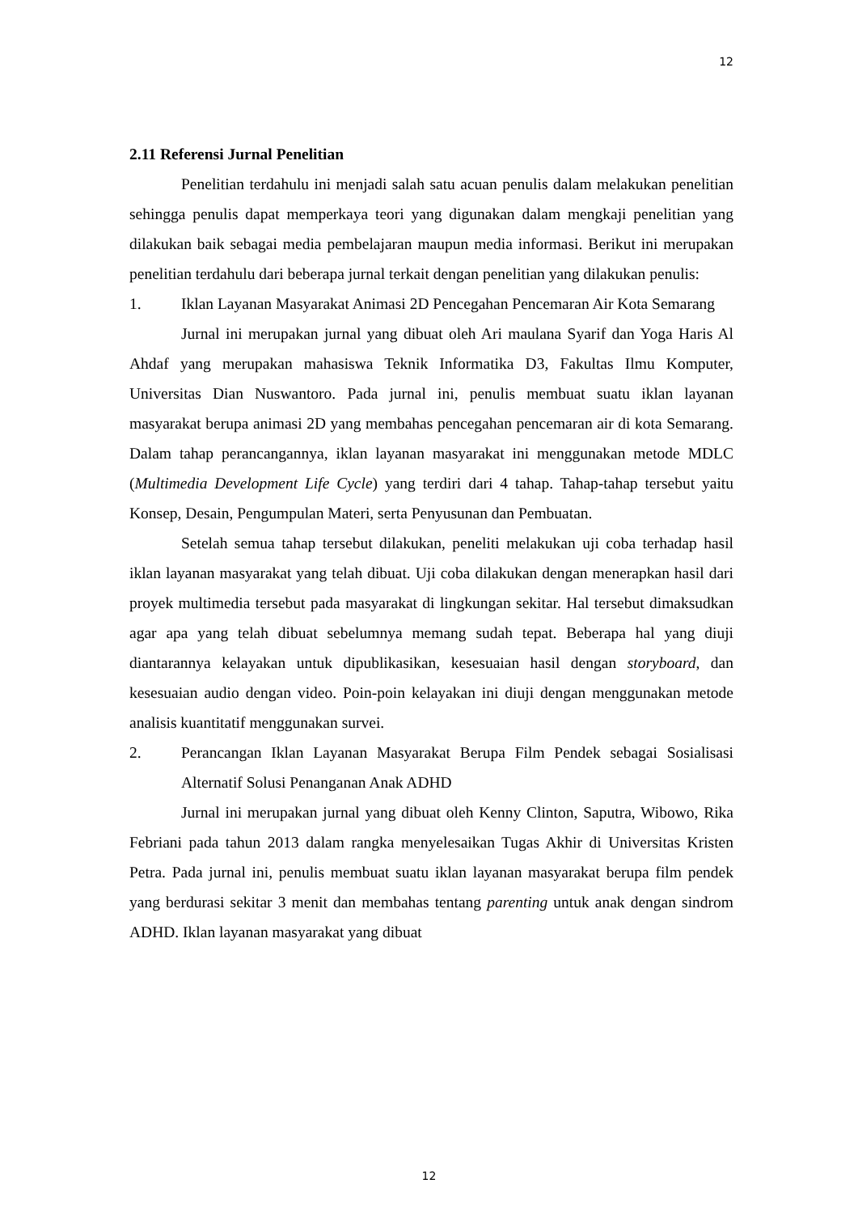12
2.11 Referensi Jurnal Penelitian
Penelitian terdahulu ini menjadi salah satu acuan penulis dalam melakukan penelitian sehingga penulis dapat memperkaya teori yang digunakan dalam mengkaji penelitian yang dilakukan baik sebagai media pembelajaran maupun media informasi. Berikut ini merupakan penelitian terdahulu dari beberapa jurnal terkait dengan penelitian yang dilakukan penulis:
1. Iklan Layanan Masyarakat Animasi 2D Pencegahan Pencemaran Air Kota Semarang
Jurnal ini merupakan jurnal yang dibuat oleh Ari maulana Syarif dan Yoga Haris Al Ahdaf yang merupakan mahasiswa Teknik Informatika D3, Fakultas Ilmu Komputer, Universitas Dian Nuswantoro. Pada jurnal ini, penulis membuat suatu iklan layanan masyarakat berupa animasi 2D yang membahas pencegahan pencemaran air di kota Semarang. Dalam tahap perancangannya, iklan layanan masyarakat ini menggunakan metode MDLC (Multimedia Development Life Cycle) yang terdiri dari 4 tahap. Tahap-tahap tersebut yaitu Konsep, Desain, Pengumpulan Materi, serta Penyusunan dan Pembuatan.
Setelah semua tahap tersebut dilakukan, peneliti melakukan uji coba terhadap hasil iklan layanan masyarakat yang telah dibuat. Uji coba dilakukan dengan menerapkan hasil dari proyek multimedia tersebut pada masyarakat di lingkungan sekitar. Hal tersebut dimaksudkan agar apa yang telah dibuat sebelumnya memang sudah tepat. Beberapa hal yang diuji diantarannya kelayakan untuk dipublikasikan, kesesuaian hasil dengan storyboard, dan kesesuaian audio dengan video. Poin-poin kelayakan ini diuji dengan menggunakan metode analisis kuantitatif menggunakan survei.
2. Perancangan Iklan Layanan Masyarakat Berupa Film Pendek sebagai Sosialisasi Alternatif Solusi Penanganan Anak ADHD
Jurnal ini merupakan jurnal yang dibuat oleh Kenny Clinton, Saputra, Wibowo, Rika Febriani pada tahun 2013 dalam rangka menyelesaikan Tugas Akhir di Universitas Kristen Petra. Pada jurnal ini, penulis membuat suatu iklan layanan masyarakat berupa film pendek yang berdurasi sekitar 3 menit dan membahas tentang parenting untuk anak dengan sindrom ADHD. Iklan layanan masyarakat yang dibuat
12